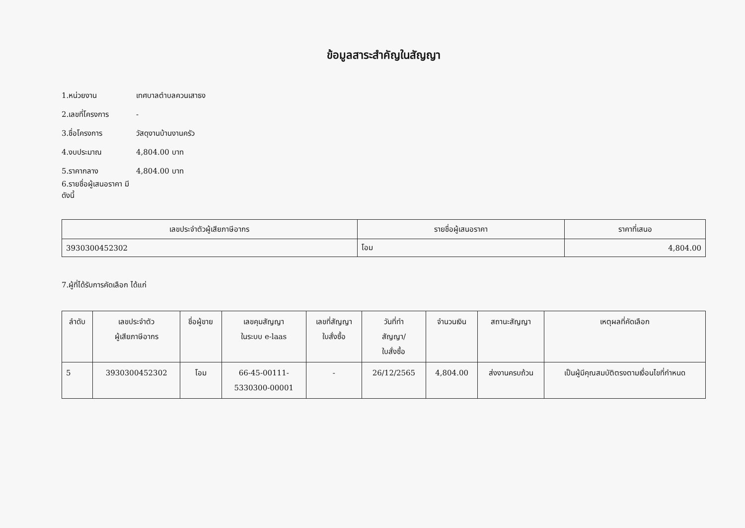ข้อมูลสาระสำคัญในสัญญา
1.หน่วยงาน เทศบาลตำบลควนเสาธง
2.เลขที่โครงการ -
3.ชื่อโครงการ วัสดุงานบ้านงานครัว
4.งบประมาณ 4,804.00 บาท
5.ราคากลาง 4,804.00 บาท
6.รายชื่อผู้เสนอราคา มีดังนี้
| เลขประจำตัวผู้เสียภาษีอากร | รายชื่อผู้เสนอราคา | ราคาที่เสนอ |
| --- | --- | --- |
| 3930300452302 | โอม | 4,804.00 |
7.ผู้ที่ได้รับการคัดเลือก ได้แก่
| ลำดับ | เลขประจำตัว ผู้เสียภาษีอากร | ชื่อผู้ขาย | เลขคุมสัญญา ในระบบ e-laas | เลขที่สัญญา ใบสั่งซื้อ | วันที่ทำ สัญญา/ ใบสั่งซื้อ | จำนวนเงิน | สถานะสัญญา | เหตุผลที่คัดเลือก |
| --- | --- | --- | --- | --- | --- | --- | --- | --- |
| 5 | 3930300452302 | โอม | 66-45-00111- 5330300-00001 | - | 26/12/2565 | 4,804.00 | ส่งงานครบถ้วน | เป็นผู้มีคุณสมบัติตรงตามเงื่อนไขที่กำหนด |